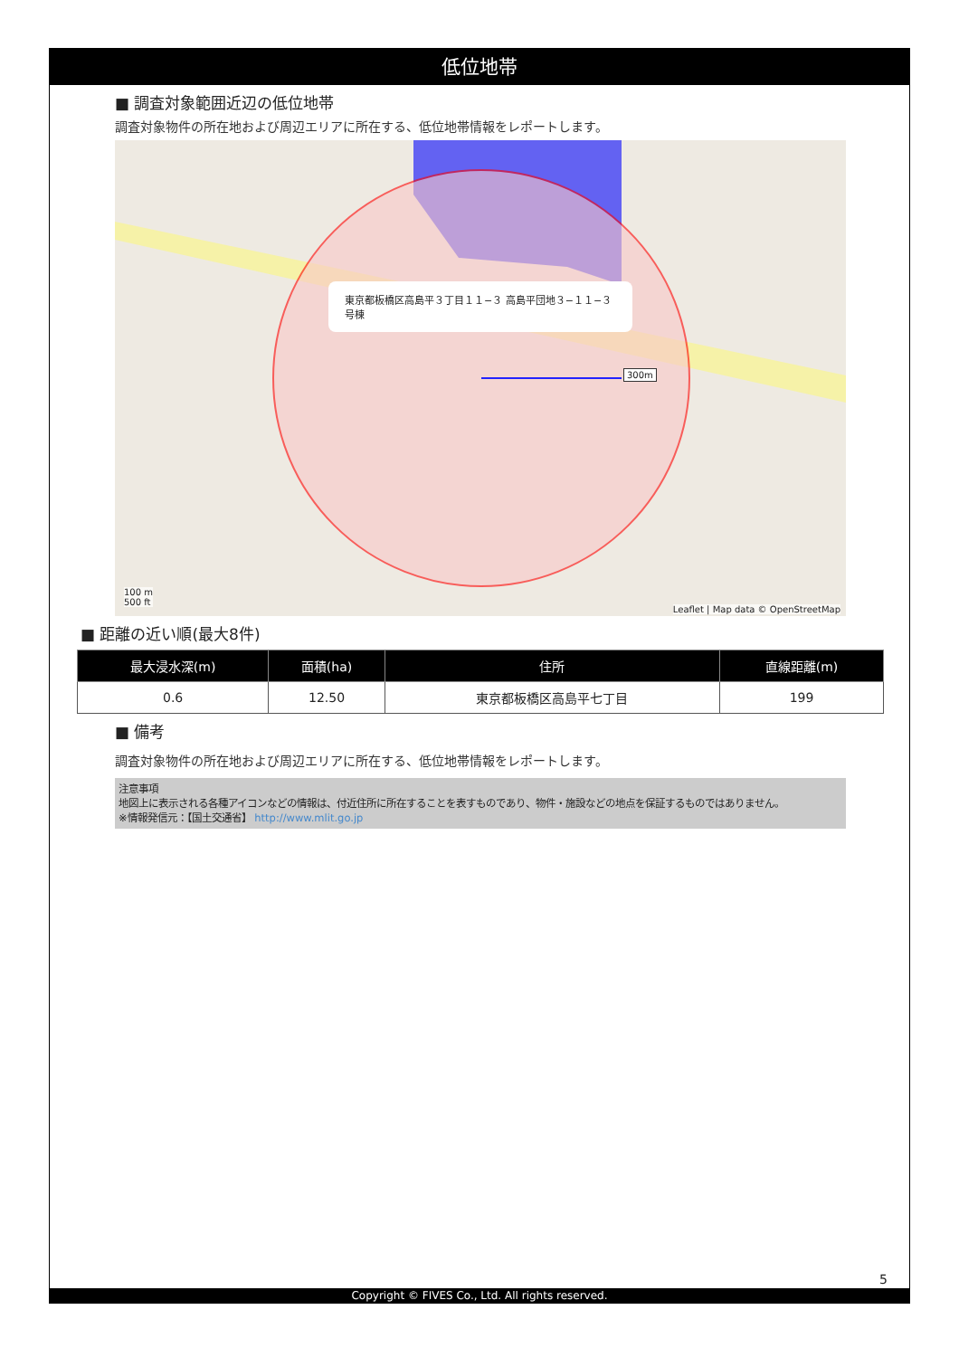低位地帯
■ 調査対象範囲近辺の低位地帯
調査対象物件の所在地および周辺エリアに所在する、低位地帯情報をレポートします。
東京都板橋区高島平３丁目１１−３ 高島平団地３−１１−３号棟
300m
100 m
500 ft
Leaflet | Map data © OpenStreetMap
■ 距離の近い順(最大8件)
| 最大浸水深(m) | 面積(ha) | 住所 | 直線距離(m) |
| --- | --- | --- | --- |
| 0.6 | 12.50 | 東京都板橋区高島平七丁目 | 199 |
■ 備考
調査対象物件の所在地および周辺エリアに所在する、低位地帯情報をレポートします。
注意事項
地図上に表示される各種アイコンなどの情報は、付近住所に所在することを表すものであり、物件・施設などの地点を保証するものではありません。
※情報発信元：【国土交通省】 http://www.mlit.go.jp
5
Copyright © FIVES Co., Ltd. All rights reserved.